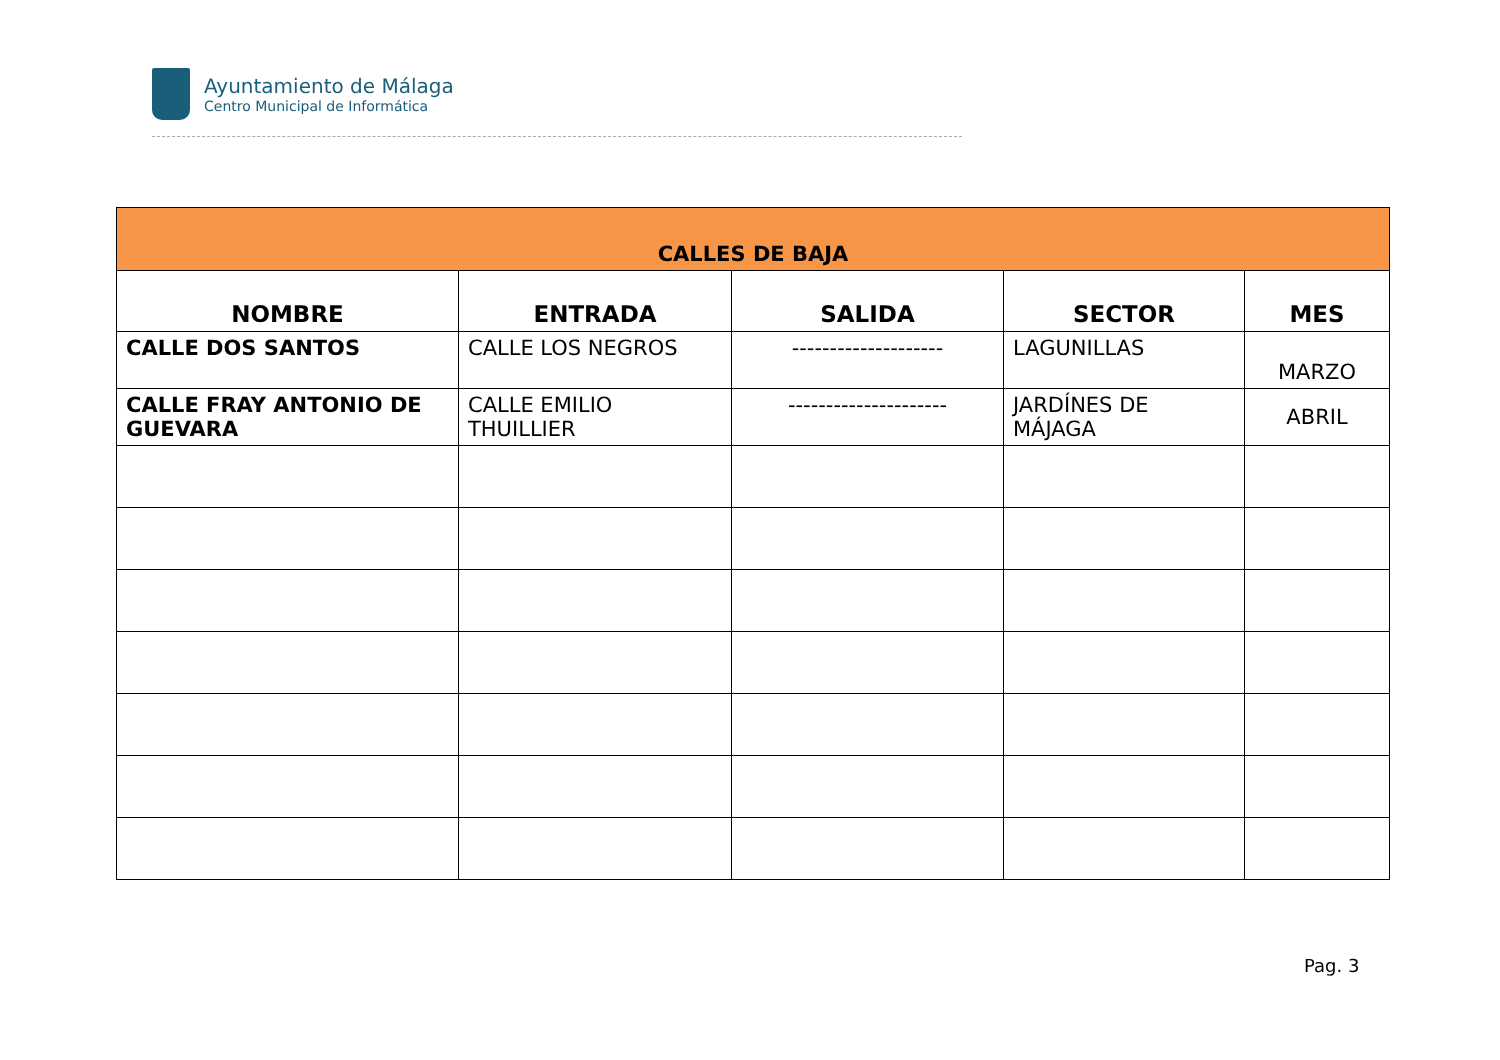Ayuntamiento de Málaga
Centro Municipal de Informática
| CALLES DE BAJA | | | | |
| NOMBRE | ENTRADA | SALIDA | SECTOR | MES |
| CALLE DOS SANTOS | CALLE LOS NEGROS | -------------------- | LAGUNILLAS | MARZO |
| CALLE FRAY ANTONIO DE GUEVARA | CALLE EMILIO THUILLIER | --------------------- | JARDÍNES DE MÁJAGA | ABRIL |
Pag. 3